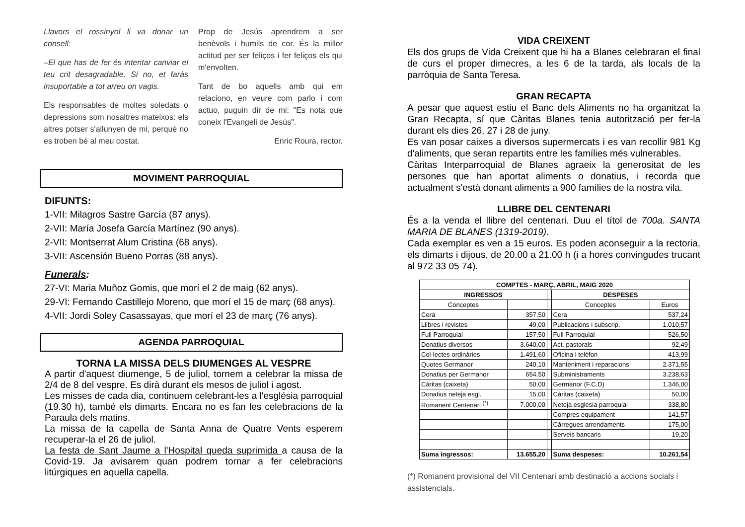Llavors el rossinyol li va donar un consell:
–El que has de fer és intentar canviar el teu crit desagradable. Si no, et faràs insuportable a tot arreu on vagis.
Els responsables de moltes soledats o depressions som nosaltres mateixos: els altres potser s'allunyen de mi, perquè no es troben bé al meu costat.
Prop de Jesús aprendrem a ser benèvols i humils de cor. És la millor actitud per ser feliços i fer feliços els qui m'envolten.
Tant de bo aquells amb qui em relaciono, en veure com parlo i com actuo, puguin dir de mi: "Es nota que coneix l'Evangeli de Jesús".
Enric Roura, rector.
MOVIMENT PARROQUIAL
DIFUNTS:
1-VII: Milagros Sastre García (87 anys).
2-VII: María Josefa García Martínez (90 anys).
2-VII: Montserrat Alum Cristina (68 anys).
3-VII: Ascensión Bueno Porras (88 anys).
Funerals:
27-VI: Maria Muñoz Gomis, que morí el 2 de maig (62 anys).
29-VI: Fernando Castillejo Moreno, que morí el 15 de març (68 anys).
4-VII: Jordi Soley Casassayas, que morí el 23 de març (76 anys).
AGENDA PARROQUIAL
TORNA LA MISSA DELS DIUMENGES AL VESPRE
A partir d'aquest diumenge, 5 de juliol, tornem a celebrar la missa de 2/4 de 8 del vespre. Es dirà durant els mesos de juliol i agost.
Les misses de cada dia, continuem celebrant-les a l'església parroquial (19.30 h), també els dimarts. Encara no es fan les celebracions de la Paraula dels matins.
La missa de la capella de Santa Anna de Quatre Vents esperem recuperar-la el 26 de juliol.
La festa de Sant Jaume a l'Hospital queda suprimida a causa de la Covid-19. Ja avisarem quan podrem tornar a fer celebracions litúrgiques en aquella capella.
VIDA CREIXENT
Els dos grups de Vida Creixent que hi ha a Blanes celebraran el final de curs el proper dimecres, a les 6 de la tarda, als locals de la parròquia de Santa Teresa.
GRAN RECAPTA
A pesar que aquest estiu el Banc dels Aliments no ha organitzat la Gran Recapta, sí que Càritas Blanes tenia autorització per fer-la durant els dies 26, 27 i 28 de juny.
Es van posar caixes a diversos supermercats i es van recollir 981 Kg d'aliments, que seran repartits entre les famílies més vulnerables.
Càritas Interparroquial de Blanes agraeix la generositat de les persones que han aportat aliments o donatius, i recorda que actualment s'està donant aliments a 900 famílies de la nostra vila.
LLIBRE DEL CENTENARI
És a la venda el llibre del centenari. Duu el títol de 700a. SANTA MARIA DE BLANES (1319-2019).
Cada exemplar es ven a 15 euros. Es poden aconseguir a la rectoria, els dimarts i dijous, de 20.00 a 21.00 h (i a hores convingudes trucant al 972 33 05 74).
| COMPTES - MARÇ, ABRIL, MAIG 2020 | | | | |
| --- | --- | --- | --- | --- |
| INGRESSOS | | | DESPESES | |
| Conceptes | | | Conceptes | Euros |
| Cera | 357,50 | | Cera | 537,24 |
| Llibres i revistes | 49,00 | | Publicacions i subscrip. | 1.010,57 |
| Full Parroquial | 157,50 | | Full Parroquial | 526,50 |
| Donatius diversos | 3.640,00 | | Act. pastorals | 92,49 |
| Col·lectes ordinàries | 1.491,60 | | Oficina i telèfon | 413,99 |
| Quotes Germanor | 240,10 | | Manteniment i reparacions | 2.371,55 |
| Donatius per Germanor | 654,50 | | Subministraments | 3.238,63 |
| Càritas (caixeta) | 50,00 | | Germanor (F.C.D) | 1.346,00 |
| Donatius neteja esgl. | 15,00 | | Càritas (caixeta) | 50,00 |
| Romanent Centenari <sup>(*)</sup> | 7.000,00 | | Neteja esglesia parroquial | 338,80 |
| | | | Compres equipament | 141,57 |
| | | | Càrregues arrendaments | 175,00 |
| | | | Serveis bancaris | 19,20 |
| Suma ingressos: | 13.655,20 | | Suma despeses: | 10.261,54 |
(*) Romanent provisional del VII Centenari amb destinació a accions socials i assistencials.